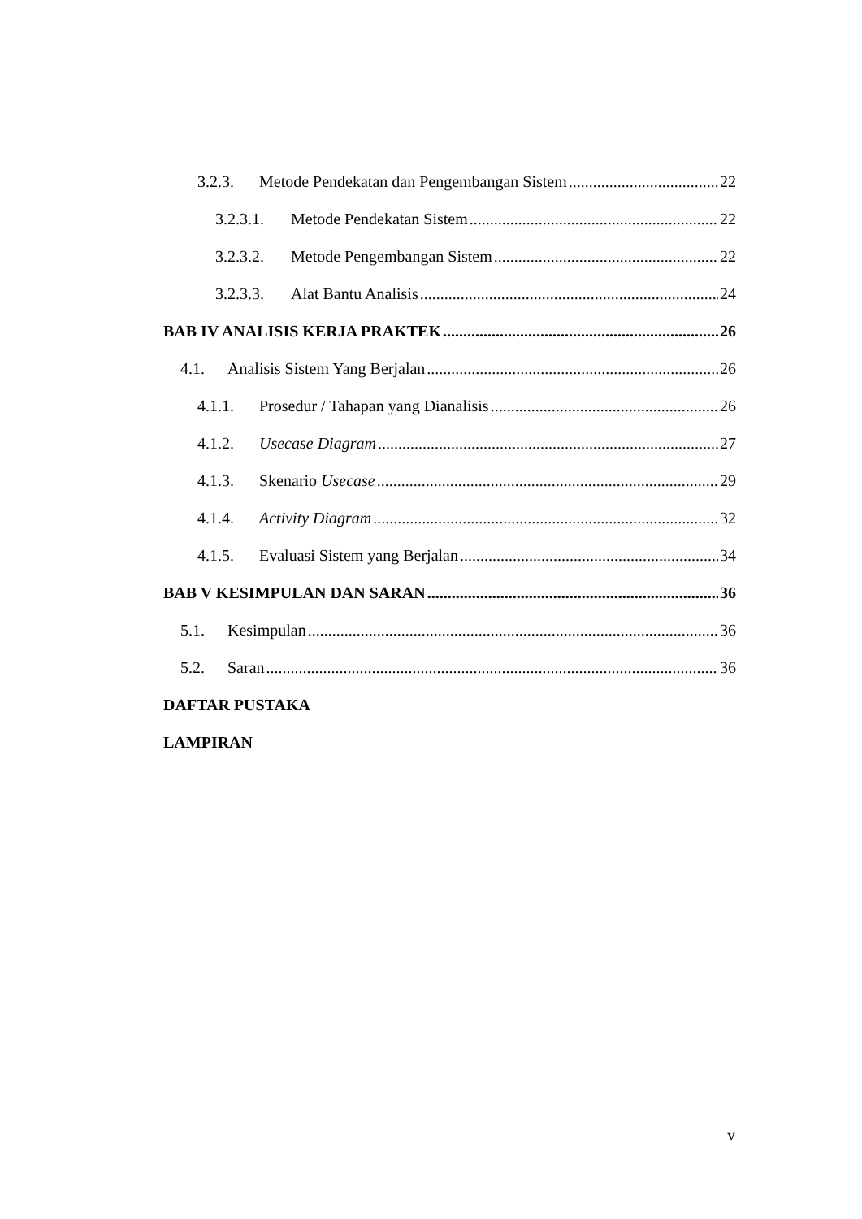3.2.3. Metode Pendekatan dan Pengembangan Sistem 22
3.2.3.1. Metode Pendekatan Sistem 22
3.2.3.2. Metode Pengembangan Sistem 22
3.2.3.3. Alat Bantu Analisis 24
BAB IV ANALISIS KERJA PRAKTEK 26
4.1. Analisis Sistem Yang Berjalan 26
4.1.1. Prosedur / Tahapan yang Dianalisis 26
4.1.2. Usecase Diagram 27
4.1.3. Skenario Usecase 29
4.1.4. Activity Diagram 32
4.1.5. Evaluasi Sistem yang Berjalan 34
BAB V KESIMPULAN DAN SARAN 36
5.1. Kesimpulan 36
5.2. Saran 36
DAFTAR PUSTAKA
LAMPIRAN
v